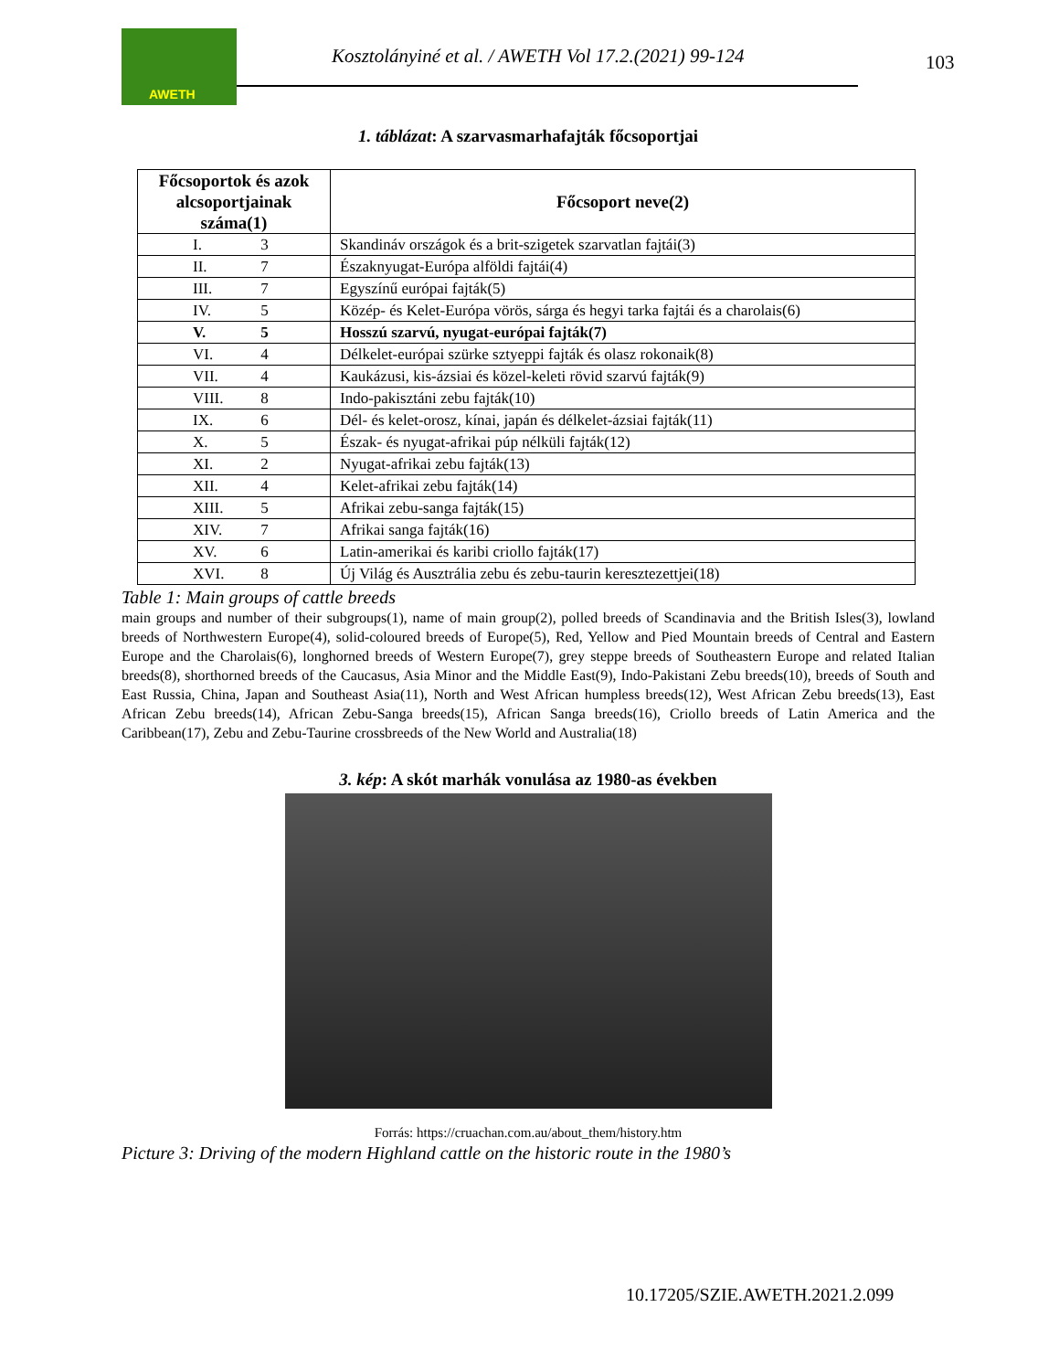AWETH
Kosztolányiné et al. / AWETH Vol 17.2.(2021) 99-124
103
1. táblázat: A szarvasmarhafajták főcsoportjai
| Főcsoportok és azok alcsoportjainak száma(1) | Főcsoport neve(2) |
| --- | --- |
| I. 3 | Skandináv országok és a brit-szigetek szarvatlan fajtái(3) |
| II. 7 | Északnyugat-Európa alföldi fajtái(4) |
| III. 7 | Egyszínű európai fajták(5) |
| IV. 5 | Közép- és Kelet-Európa vörös, sárga és hegyi tarka fajtái és a charolais(6) |
| V. 5 | Hosszú szarvú, nyugat-európai fajták(7) |
| VI. 4 | Délkelet-európai szürke sztyeppi fajták és olasz rokonaik(8) |
| VII. 4 | Kaukázusi, kis-ázsiai és közel-keleti rövid szarvú fajták(9) |
| VIII. 8 | Indo-pakisztáni zebu fajták(10) |
| IX. 6 | Dél- és kelet-orosz, kínai, japán és délkelet-ázsiai fajták(11) |
| X. 5 | Észak- és nyugat-afrikai púp nélküli fajták(12) |
| XI. 2 | Nyugat-afrikai zebu fajták(13) |
| XII. 4 | Kelet-afrikai zebu fajták(14) |
| XIII. 5 | Afrikai zebu-sanga fajták(15) |
| XIV. 7 | Afrikai sanga fajták(16) |
| XV. 6 | Latin-amerikai és karibi criollo fajták(17) |
| XVI. 8 | Új Világ és Ausztrália zebu és zebu-taurin keresztezettjei(18) |
Table 1: Main groups of cattle breeds
main groups and number of their subgroups(1), name of main group(2), polled breeds of Scandinavia and the British Isles(3), lowland breeds of Northwestern Europe(4), solid-coloured breeds of Europe(5), Red, Yellow and Pied Mountain breeds of Central and Eastern Europe and the Charolais(6), longhorned breeds of Western Europe(7), grey steppe breeds of Southeastern Europe and related Italian breeds(8), shorthorned breeds of the Caucasus, Asia Minor and the Middle East(9), Indo-Pakistani Zebu breeds(10), breeds of South and East Russia, China, Japan and Southeast Asia(11), North and West African humpless breeds(12), West African Zebu breeds(13), East African Zebu breeds(14), African Zebu-Sanga breeds(15), African Sanga breeds(16), Criollo breeds of Latin America and the Caribbean(17), Zebu and Zebu-Taurine crossbreeds of the New World and Australia(18)
3. kép: A skót marhák vonulása az 1980-as években
Forrás: https://cruachan.com.au/about_them/history.htm
Picture 3: Driving of the modern Highland cattle on the historic route in the 1980’s
10.17205/SZIE.AWETH.2021.2.099